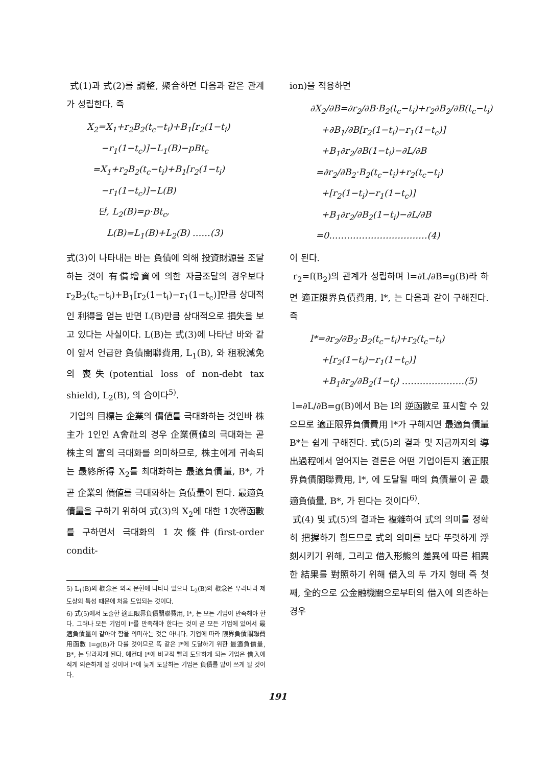式(1)과 式(2)를 調整, 聚合하면 다음과 같은 관계가 성립한다. 즉
X<sub>2</sub>=X<sub>1</sub>+r<sub>2</sub>B<sub>2</sub>(t<sub>c</sub>−t<sub>i</sub>)+B<sub>1</sub>[r<sub>2</sub>(1−t<sub>i</sub>)
−r<sub>1</sub>(1−t<sub>c</sub>)]−L<sub>1</sub>(B)−pBt<sub>c</sub>
=X<sub>1</sub>+r<sub>2</sub>B<sub>2</sub>(t<sub>c</sub>−t<sub>i</sub>)+B<sub>1</sub>[r<sub>2</sub>(1−t<sub>i</sub>)
−r<sub>1</sub>(1−t<sub>c</sub>)]−L(B)
단, L<sub>2</sub>(B)=p·Bt<sub>c</sub>,
L(B)=L<sub>1</sub>(B)+L<sub>2</sub>(B) ……(3)
式(3)이 나타내는 바는 負債에 의해 投資財源을 조달하는 것이 有償增資에 의한 자금조달의 경우보다 r<sub>2</sub>B<sub>2</sub>(t<sub>c</sub>−t<sub>i</sub>)+B<sub>1</sub>[r<sub>2</sub>(1−t<sub>i</sub>)−r<sub>1</sub>(1−t<sub>c</sub>)]만큼 상대적인 利得을 얻는 반면 L(B)만큼 상대적으로 損失을 보고 있다는 사실이다. L(B)는 式(3)에 나타난 바와 같이 앞서 언급한 負債關聯費用, L<sub>1</sub>(B), 와 租稅減免의 喪失(potential loss of non-debt tax shield), L<sub>2</sub>(B), 의 合이다<sup>5)</sup>.
기업의 目標는 企業의 價値를 극대화하는 것인바 株主가 1인인 A會社의 경우 企業價値의 극대화는 곧 株主의 富의 극대화를 의미하므로, 株主에게 귀속되는 最終所得 X<sub>2</sub>를 최대화하는 最適負債量, B*, 가 곧 企業의 價値를 극대화하는 負債量이 된다. 最適負債量을 구하기 위하여 式(3)의 X<sub>2</sub>에 대한 1次導函數를 구하면서 극대화의 1次條件(first-order condit-
5) L<sub>1</sub>(B)의 槪念은 외국 문헌에 나타나 있으나 L<sub>2</sub>(B)의 槪念은 우리나라 제도상의 특성 때문에 처음 도입되는 것이다.
6) 式(5)에서 도출한 適正限界負債關聯費用, l*, 는 모든 기업이 만족해야 한다. 그러나 모든 기업이 l*를 만족해야 한다는 것이 곧 모든 기업에 있어서 最適負債量이 같아야 함을 의미하는 것은 아니다. 기업에 따라 限界負債關聯費用函數 l=g(B)가 다를 것이므로 똑 같은 l*에 도달하기 위한 最適負債量, B*, 는 달라지게 된다. 예컨대 l*에 비교적 빨리 도달하게 되는 기업은 借入에 적게 의존하게 될 것이며 l*에 늦게 도달하는 기업은 負債를 많이 쓰게 될 것이다.
ion)을 적용하면
∂X<sub>2</sub>/∂B=∂r<sub>2</sub>/∂B·B<sub>2</sub>(t<sub>c</sub>−t<sub>i</sub>)+r<sub>2</sub>∂B<sub>2</sub>/∂B(t<sub>c</sub>−t<sub>i</sub>)
+∂B<sub>1</sub>/∂B[r<sub>2</sub>(1−t<sub>i</sub>)−r<sub>1</sub>(1−t<sub>c</sub>)]
+B<sub>1</sub>∂r<sub>2</sub>/∂B(1−t<sub>i</sub>)−∂L/∂B
=∂r<sub>2</sub>/∂B<sub>2</sub>·B<sub>2</sub>(t<sub>c</sub>−t<sub>i</sub>)+r<sub>2</sub>(t<sub>c</sub>−t<sub>i</sub>)
+[r<sub>2</sub>(1−t<sub>i</sub>)−r<sub>1</sub>(1−t<sub>c</sub>)]
+B<sub>1</sub>∂r<sub>2</sub>/∂B<sub>2</sub>(1−t<sub>i</sub>)−∂L/∂B
=0……………………………(4)
이 된다.
r<sub>2</sub>=f(B<sub>2</sub>)의 관계가 성립하며 l=∂L/∂B=g(B)라 하면 適正限界負債費用, l*, 는 다음과 같이 구해진다. 즉
l*=∂r<sub>2</sub>/∂B<sub>2</sub>·B<sub>2</sub>(t<sub>c</sub>−t<sub>i</sub>)+r<sub>2</sub>(t<sub>c</sub>−t<sub>i</sub>)
+[r<sub>2</sub>(1−t<sub>i</sub>)−r<sub>1</sub>(1−t<sub>c</sub>)]
+B<sub>1</sub>∂r<sub>2</sub>/∂B<sub>2</sub>(1−t<sub>i</sub>) …………………(5)
l=∂L/∂B=g(B)에서 B는 l의 逆函數로 표시할 수 있으므로 適正限界負債費用 l*가 구해지면 最適負債量 B*는 쉽게 구해진다. 式(5)의 결과 및 지금까지의 導出過程에서 얻어지는 결론은 어떤 기업이든지 適正限界負債關聯費用, l*, 에 도달될 때의 負債量이 곧 最適負債量, B*, 가 된다는 것이다<sup>6)</sup>.
式(4) 및 式(5)의 결과는 複雜하여 式의 의미를 정확히 把握하기 힘드므로 式의 의미를 보다 뚜렷하게 浮刻시키기 위해, 그리고 借入形態의 差異에 따른 相異한 結果를 對照하기 위해 借入의 두 가지 형태 즉 첫째, 全的으로 公金融機關으로부터의 借入에 의존하는 경우
191